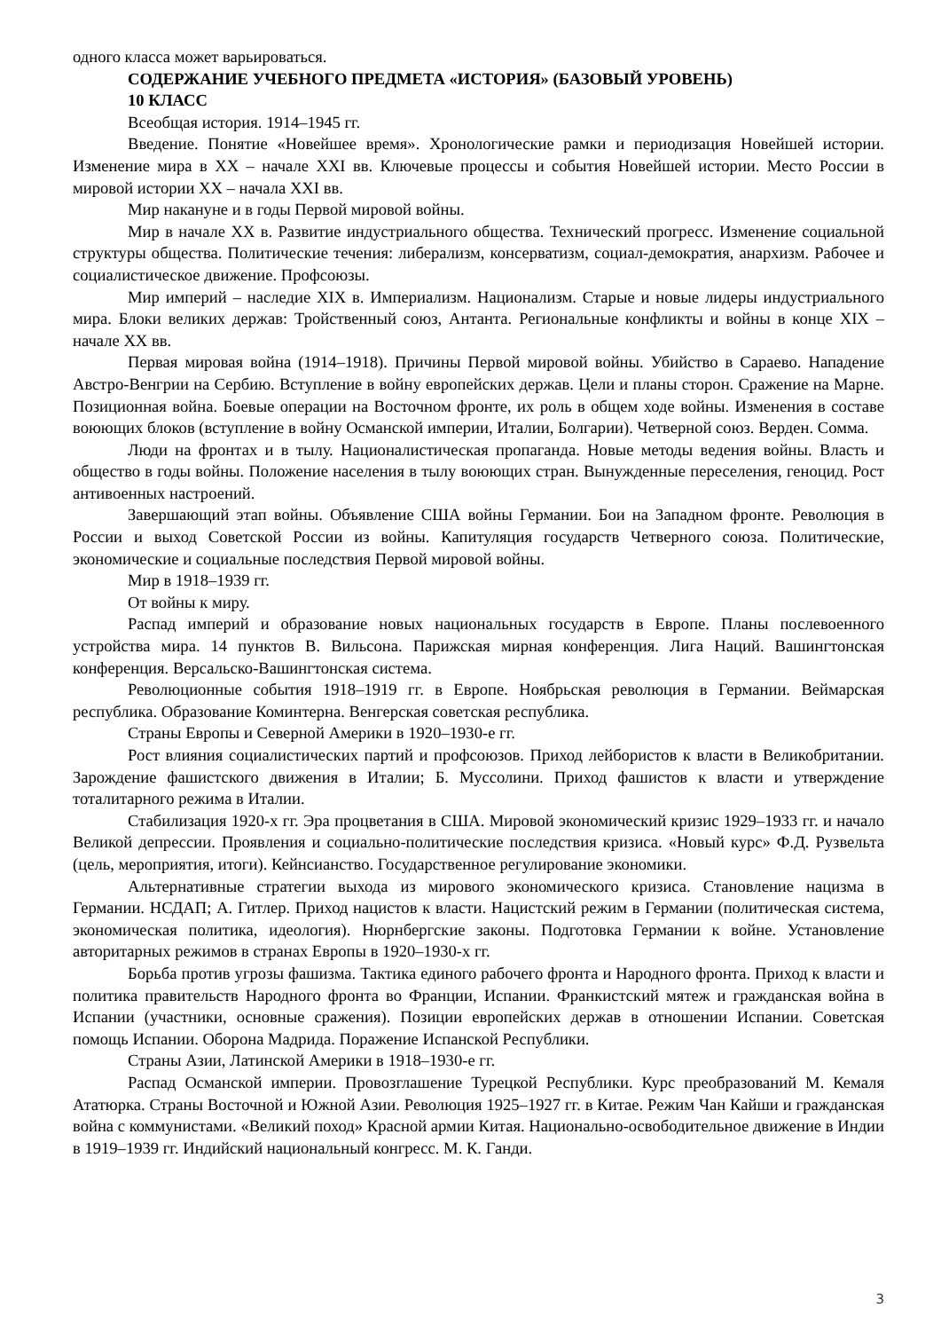одного класса может варьироваться.
СОДЕРЖАНИЕ УЧЕБНОГО ПРЕДМЕТА «ИСТОРИЯ» (БАЗОВЫЙ УРОВЕНЬ)
10 КЛАСС
Всеобщая история. 1914–1945 гг.
Введение. Понятие «Новейшее время». Хронологические рамки и периодизация Новейшей истории. Изменение мира в XX – начале XXI вв. Ключевые процессы и события Новейшей истории. Место России в мировой истории XX – начала XXI вв.
Мир накануне и в годы Первой мировой войны.
Мир в начале XX в. Развитие индустриального общества. Технический прогресс. Изменение социальной структуры общества. Политические течения: либерализм, консерватизм, социал-демократия, анархизм. Рабочее и социалистическое движение. Профсоюзы.
Мир империй – наследие XIX в. Империализм. Национализм. Старые и новые лидеры индустриального мира. Блоки великих держав: Тройственный союз, Антанта. Региональные конфликты и войны в конце XIX – начале XX вв.
Первая мировая война (1914–1918). Причины Первой мировой войны. Убийство в Сараево. Нападение Австро-Венгрии на Сербию. Вступление в войну европейских держав. Цели и планы сторон. Сражение на Марне. Позиционная война. Боевые операции на Восточном фронте, их роль в общем ходе войны. Изменения в составе воюющих блоков (вступление в войну Османской империи, Италии, Болгарии). Четверной союз. Верден. Сомма.
Люди на фронтах и в тылу. Националистическая пропаганда. Новые методы ведения войны. Власть и общество в годы войны. Положение населения в тылу воюющих стран. Вынужденные переселения, геноцид. Рост антивоенных настроений.
Завершающий этап войны. Объявление США войны Германии. Бои на Западном фронте. Революция в России и выход Советской России из войны. Капитуляция государств Четверного союза. Политические, экономические и социальные последствия Первой мировой войны.
Мир в 1918–1939 гг.
От войны к миру.
Распад империй и образование новых национальных государств в Европе. Планы послевоенного устройства мира. 14 пунктов В. Вильсона. Парижская мирная конференция. Лига Наций. Вашингтонская конференция. Версальско-Вашингтонская система.
Революционные события 1918–1919 гг. в Европе. Ноябрьская революция в Германии. Веймарская республика. Образование Коминтерна. Венгерская советская республика.
Страны Европы и Северной Америки в 1920–1930-е гг.
Рост влияния социалистических партий и профсоюзов. Приход лейбористов к власти в Великобритании. Зарождение фашистского движения в Италии; Б. Муссолини. Приход фашистов к власти и утверждение тоталитарного режима в Италии.
Стабилизация 1920-х гг. Эра процветания в США. Мировой экономический кризис 1929–1933 гг. и начало Великой депрессии. Проявления и социально-политические последствия кризиса. «Новый курс» Ф.Д. Рузвельта (цель, мероприятия, итоги). Кейнсианство. Государственное регулирование экономики.
Альтернативные стратегии выхода из мирового экономического кризиса. Становление нацизма в Германии. НСДАП; А. Гитлер. Приход нацистов к власти. Нацистский режим в Германии (политическая система, экономическая политика, идеология). Нюрнбергские законы. Подготовка Германии к войне. Установление авторитарных режимов в странах Европы в 1920–1930-х гг.
Борьба против угрозы фашизма. Тактика единого рабочего фронта и Народного фронта. Приход к власти и политика правительств Народного фронта во Франции, Испании. Франкистский мятеж и гражданская война в Испании (участники, основные сражения). Позиции европейских держав в отношении Испании. Советская помощь Испании. Оборона Мадрида. Поражение Испанской Республики.
Страны Азии, Латинской Америки в 1918–1930-е гг.
Распад Османской империи. Провозглашение Турецкой Республики. Курс преобразований М. Кемаля Ататюрка. Страны Восточной и Южной Азии. Революция 1925–1927 гг. в Китае. Режим Чан Кайши и гражданская война с коммунистами. «Великий поход» Красной армии Китая. Национально-освободительное движение в Индии в 1919–1939 гг. Индийский национальный конгресс. М. К. Ганди.
3